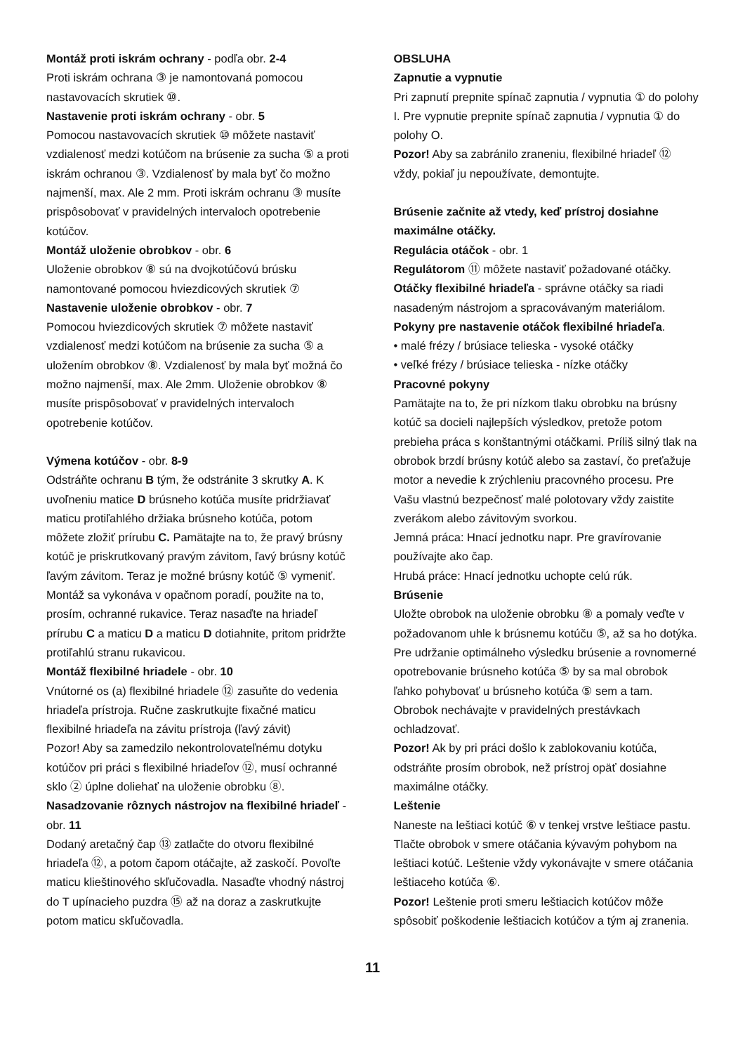Montáž proti iskrám ochrany - podľa obr. 2-4
Proti iskrám ochrana ③ je namontovaná pomocou nastavovacích skrutiek ⑩.
Nastavenie proti iskrám ochrany - obr. 5
Pomocou nastavovacích skrutiek ⑩ môžete nastaviť vzdialenosť medzi kotúčom na brúsenie za sucha ⑤ a proti iskrám ochranou ③. Vzdialenosť by mala byť čo možno najmenší, max. Ale 2 mm. Proti iskrám ochranu ③ musíte prispôsobovať v pravidelných intervaloch opotrebenie kotúčov.
Montáž uloženie obrobkov - obr. 6
Uloženie obrobkov ⑧ sú na dvojkotúčovú brúsku namontované pomocou hviezdicových skrutiek ⑦
Nastavenie uloženie obrobkov - obr. 7
Pomocou hviezdicových skrutiek ⑦ môžete nastaviť vzdialenosť medzi kotúčom na brúsenie za sucha ⑤ a uložením obrobkov ⑧. Vzdialenosť by mala byť možná čo možno najmenší, max. Ale 2mm. Uloženie obrobkov ⑧ musíte prispôsobovať v pravidelných intervaloch opotrebenie kotúčov.
Výmena kotúčov - obr. 8-9
Odstráňte ochranu B tým, že odstránite 3 skrutky A. K uvoľneniu matice D brúsneho kotúča musíte pridržiavať maticu protiľahlého držiaka brúsneho kotúča, potom môžete zložiť prírubu C. Pamätajte na to, že pravý brúsny kotúč je priskrutkovaný pravým závitom, ľavý brúsny kotúč ľavým závitom. Teraz je možné brúsny kotúč ⑤ vymeniť. Montáž sa vykonáva v opačnom poradí, použite na to, prosím, ochranné rukavice. Teraz nasaďte na hriadeľ prírubu C a maticu D a maticu D dotiahnite, pritom pridržte protiľahlú stranu rukavicou.
Montáž flexibilné hriadele - obr. 10
Vnútorné os (a) flexibilné hriadele ⑫ zasuňte do vedenia hriadeľa prístroja. Ručne zaskrutkujte fixačné maticu flexibilné hriadeľa na závitu prístroja (ľavý závit)
Pozor! Aby sa zamedzilo nekontrolovateľnému dotyku kotúčov pri práci s flexibilné hriadeľov ⑫, musí ochranné sklo ② úplne doliehať na uloženie obrobku ⑧.
Nasadzovanie rôznych nástrojov na flexibilné hriadeľ - obr. 11
Dodaný aretačný čap ⑬ zatlačte do otvoru flexibilné hriadeľa ⑫, a potom čapom otáčajte, až zaskočí. Povoľte maticu klieštinového skľučovadla. Nasaďte vhodný nástroj do T upínacieho puzdra ⑮ až na doraz a zaskrutkujte potom maticu skľučovadla.
OBSLUHA
Zapnutie a vypnutie
Pri zapnutí prepnite spínač zapnutia / vypnutia ① do polohy I. Pre vypnutie prepnite spínač zapnutia / vypnutia ① do polohy O.
Pozor! Aby sa zabránilo zraneniu, flexibilné hriadeľ ⑫ vždy, pokiaľ ju nepoužívate, demontujte.
Brúsenie začnite až vtedy, keď prístroj dosiahne maximálne otáčky.
Regulácia otáčok - obr. 1
Regulátorom ⑪ môžete nastaviť požadované otáčky.
Otáčky flexibilné hriadeľa - správne otáčky sa riadi nasadeným nástrojom a spracovávaným materiálom.
Pokyny pre nastavenie otáčok flexibilné hriadeľa.
• malé frézy / brúsiace telieska - vysoké otáčky
• veľké frézy / brúsiace telieska - nízke otáčky
Pracovné pokyny
Pamätajte na to, že pri nízkom tlaku obrobku na brúsny kotúč sa docieli najlepších výsledkov, pretože potom prebieha práca s konštantnými otáčkami. Príliš silný tlak na obrobok brzdí brúsny kotúč alebo sa zastaví, čo preťažuje motor a nevedie k zrýchleniu pracovného procesu. Pre Vašu vlastnú bezpečnosť malé polotovary vždy zaistite zverákom alebo závitovým svorkou.
Jemná práca: Hnací jednotku napr. Pre gravírovanie používajte ako čap.
Hrubá práce: Hnací jednotku uchopte celú rúk.
Brúsenie
Uložte obrobok na uloženie obrobku ⑧ a pomaly veďte v požadovanom uhle k brúsnemu kotúču ⑤, až sa ho dotýka. Pre udržanie optimálneho výsledku brúsenie a rovnomerné opotrebovanie brúsneho kotúča ⑤ by sa mal obrobok ľahko pohybovať u brúsneho kotúča ⑤ sem a tam. Obrobok nechávajte v pravidelných prestávkach ochladzovať.
Pozor! Ak by pri práci došlo k zablokovaniu kotúča, odstráňte prosím obrobok, než prístroj opäť dosiahne maximálne otáčky.
Leštenie
Naneste na leštiaci kotúč ⑥ v tenkej vrstve leštiace pastu. Tlačte obrobok v smere otáčania kývavým pohybom na leštiaci kotúč. Leštenie vždy vykonávajte v smere otáčania leštiaceho kotúča ⑥.
Pozor! Leštenie proti smeru leštiacich kotúčov môže spôsobiť poškodenie leštiacich kotúčov a tým aj zranenia.
11